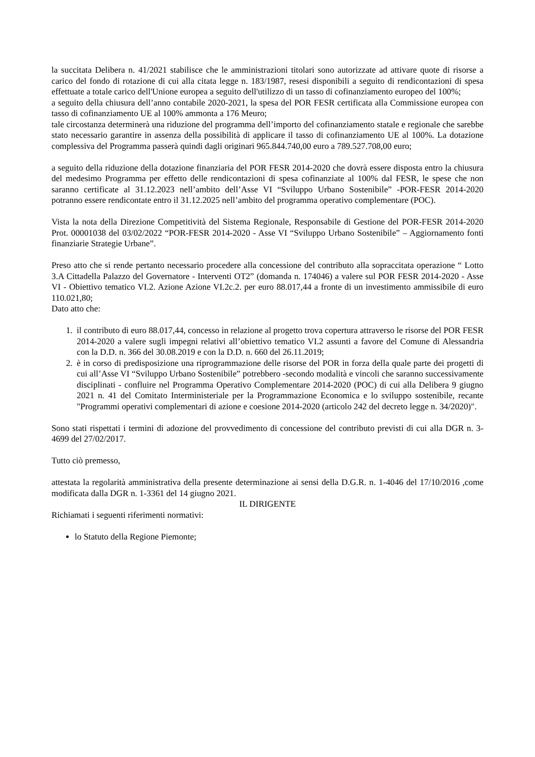la succitata Delibera n. 41/2021 stabilisce che le amministrazioni titolari sono autorizzate ad attivare quote di risorse a carico del fondo di rotazione di cui alla citata legge n. 183/1987, resesi disponibili a seguito di rendicontazioni di spesa effettuate a totale carico dell'Unione europea a seguito dell'utilizzo di un tasso di cofinanziamento europeo del 100%;
a seguito della chiusura dell’anno contabile 2020-2021, la spesa del POR FESR certificata alla Commissione europea con tasso di cofinanziamento UE al 100% ammonta a 176 Meuro;
tale circostanza determinerà una riduzione del programma dell’importo del cofinanziamento statale e regionale che sarebbe stato necessario garantire in assenza della possibilità di applicare il tasso di cofinanziamento UE al 100%. La dotazione complessiva del Programma passerà quindi dagli originari 965.844.740,00 euro a 789.527.708,00 euro;
a seguito della riduzione della dotazione finanziaria del POR FESR 2014-2020 che dovrà essere disposta entro la chiusura del medesimo Programma per effetto delle rendicontazioni di spesa cofinanziate al 100% dal FESR, le spese che non saranno certificate al 31.12.2023 nell’ambito dell’Asse VI “Sviluppo Urbano Sostenibile” -POR-FESR 2014-2020 potranno essere rendicontate entro il 31.12.2025 nell’ambito del programma operativo complementare (POC).
Vista la nota della Direzione Competitività del Sistema Regionale, Responsabile di Gestione del POR-FESR 2014-2020 Prot. 00001038 del 03/02/2022 “POR-FESR 2014-2020 - Asse VI “Sviluppo Urbano Sostenibile” – Aggiornamento fonti finanziarie Strategie Urbane”.
Preso atto che si rende pertanto necessario procedere alla concessione del contributo alla sopraccitata operazione “ Lotto 3.A Cittadella Palazzo del Governatore - Interventi OT2” (domanda n. 174046) a valere sul POR FESR 2014-2020 - Asse VI - Obiettivo tematico VI.2. Azione Azione VI.2c.2. per euro 88.017,44 a fronte di un investimento ammissibile di euro 110.021,80;
Dato atto che:
1. il contributo di euro 88.017,44, concesso in relazione al progetto trova copertura attraverso le risorse del POR FESR 2014-2020 a valere sugli impegni relativi all’obiettivo tematico VI.2 assunti a favore del Comune di Alessandria con la D.D. n. 366 del 30.08.2019 e con la D.D. n. 660 del 26.11.2019;
2. è in corso di predisposizione una riprogrammazione delle risorse del POR in forza della quale parte dei progetti di cui all’Asse VI “Sviluppo Urbano Sostenibile” potrebbero -secondo modalità e vincoli che saranno successivamente disciplinati - confluire nel Programma Operativo Complementare 2014-2020 (POC) di cui alla Delibera 9 giugno 2021 n. 41 del Comitato Interministeriale per la Programmazione Economica e lo sviluppo sostenibile, recante "Programmi operativi complementari di azione e coesione 2014-2020 (articolo 242 del decreto legge n. 34/2020)".
Sono stati rispettati i termini di adozione del provvedimento di concessione del contributo previsti di cui alla DGR n. 3-4699 del 27/02/2017.
Tutto ciò premesso,
attestata la regolarità amministrativa della presente determinazione ai sensi della D.G.R. n. 1-4046 del 17/10/2016 ,come modificata dalla DGR n. 1-3361 del 14 giugno 2021.
IL DIRIGENTE
Richiamati i seguenti riferimenti normativi:
lo Statuto della Regione Piemonte;